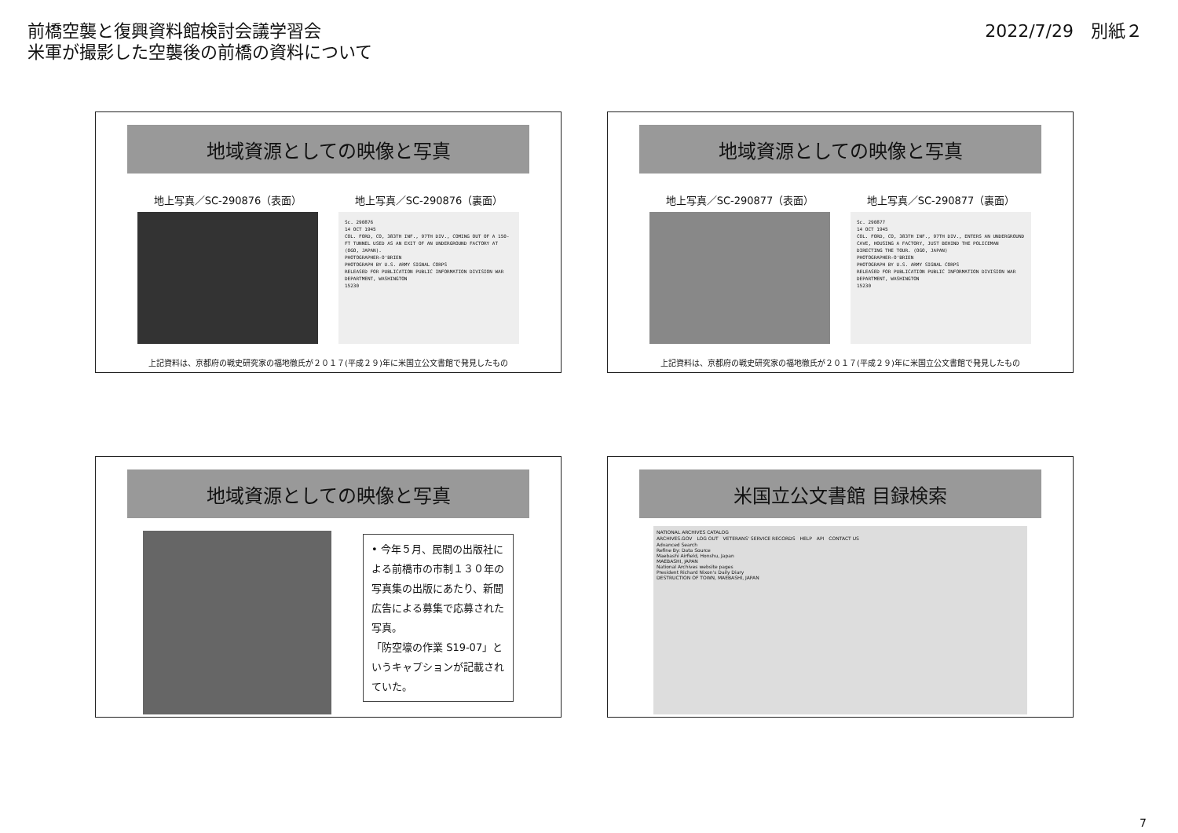前橋空襲と復興資料館検討会議学習会
米軍が撮影した空襲後の前橋の資料について
2022/7/29　別紙２
地域資源としての映像と写真
地上写真／SC-290876（表面） 地上写真／SC-290876（裏面）
Sc. 290876
14 OCT 1945
COL. FORD, CO, 383TH INF., 97TH DIV., COMING OUT OF A 150-FT TUNNEL USED AS AN EXIT OF AN UNDERGROUND FACTORY AT (OGO, JAPAN).
PHOTOGRAPHER-O'BRIEN
PHOTOGRAPH BY U.S. ARMY SIGNAL CORPS
RELEASED FOR PUBLICATION PUBLIC INFORMATION DIVISION WAR DEPARTMENT, WASHINGTON
15230
上記資料は、京都府の戦史研究家の福地徹氏が２０１７(平成２９)年に米国立公文書館で発見したもの
地域資源としての映像と写真
地上写真／SC-290877（表面） 地上写真／SC-290877（裏面）
Sc. 290877
14 OCT 1945
COL. FORD, CO, 383TH INF., 97TH DIV., ENTERS AN UNDERGROUND CAVE, HOUSING A FACTORY, JUST BEHIND THE POLICEMAN DIRECTING THE TOUR. (OGO, JAPAN)
PHOTOGRAPHER-O'BRIEN
PHOTOGRAPH BY U.S. ARMY SIGNAL CORPS
RELEASED FOR PUBLICATION PUBLIC INFORMATION DIVISION WAR DEPARTMENT, WASHINGTON
15230
上記資料は、京都府の戦史研究家の福地徹氏が２０１７(平成２９)年に米国立公文書館で発見したもの
地域資源としての映像と写真
• 今年５月、民間の出版社による前橋市の市制１３０年の写真集の出版にあたり、新聞広告による募集で応募された写真。
「防空壕の作業 S19-07」というキャプションが記載されていた。
米国立公文書館 目録検索
NATIONAL ARCHIVES CATALOG
ARCHIVES.GOV　LOG OUT　VETERANS' SERVICE RECORDS　HELP　API　CONTACT US
Advanced Search
Refine By: Data Source
Maebashi Airfield, Honshu, Japan
MAEBASHI, JAPAN
National Archives website pages
President Richard Nixon's Daily Diary
DESTRUCTION OF TOWN, MAEBASHI, JAPAN
7